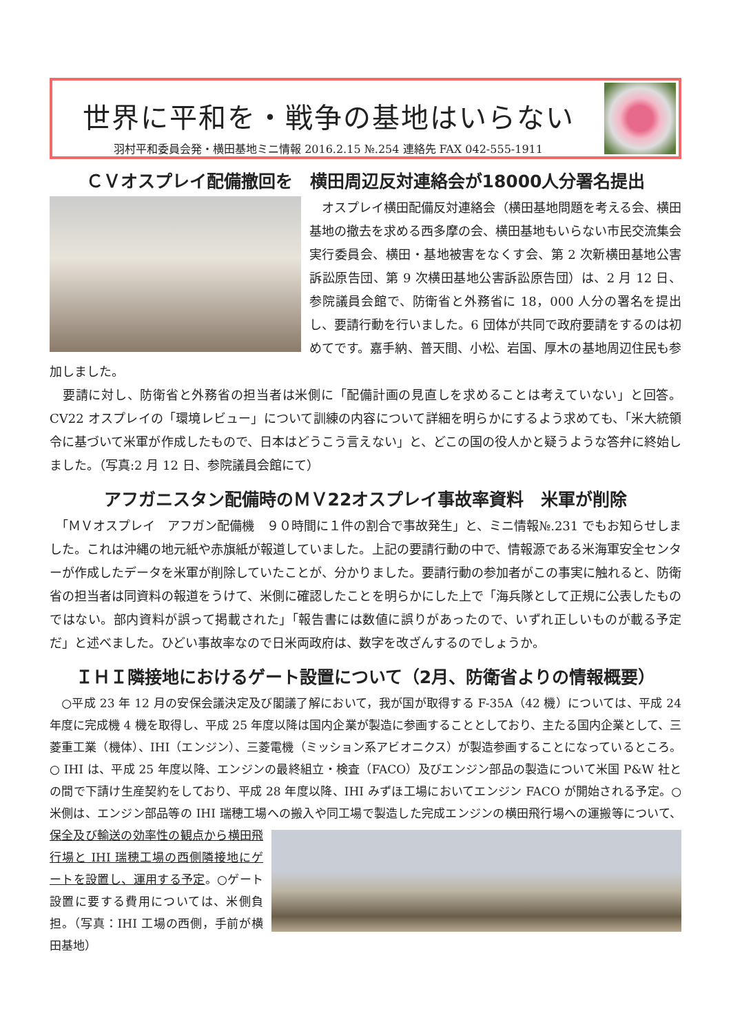世界に平和を・戦争の基地はいらない
羽村平和委員会発・横田基地ミニ情報 2016.2.15 №.254 連絡先 FAX 042-555-1911
ＣＶオスプレイ配備撤回を　横田周辺反対連絡会が18000人分署名提出
　オスプレイ横田配備反対連絡会（横田基地問題を考える会、横田基地の撤去を求める西多摩の会、横田基地もいらない市民交流集会実行委員会、横田・基地被害をなくす会、第 2 次新横田基地公害訴訟原告団、第 9 次横田基地公害訴訟原告団）は、2 月 12 日、参院議員会館で、防衛省と外務省に 18，000 人分の署名を提出し、要請行動を行いました。6 団体が共同で政府要請をするのは初めてです。嘉手納、普天間、小松、岩国、厚木の基地周辺住民も参加しました。
　要請に対し、防衛省と外務省の担当者は米側に「配備計画の見直しを求めることは考えていない」と回答。CV22 オスプレイの「環境レビュー」について訓練の内容について詳細を明らかにするよう求めても、「米大統領令に基づいて米軍が作成したもので、日本はどうこう言えない」と、どこの国の役人かと疑うような答弁に終始しました。（写真:2 月 12 日、参院議員会館にて）
アフガニスタン配備時のＭＶ22オスプレイ事故率資料　米軍が削除
　「ＭＶオスプレイ　アフガン配備機　９０時間に１件の割合で事故発生」と、ミニ情報№.231 でもお知らせしました。これは沖縄の地元紙や赤旗紙が報道していました。上記の要請行動の中で、情報源である米海軍安全センターが作成したデータを米軍が削除していたことが、分かりました。要請行動の参加者がこの事実に触れると、防衛省の担当者は同資料の報道をうけて、米側に確認したことを明らかにした上で「海兵隊として正規に公表したものではない。部内資料が誤って掲載された」「報告書には数値に誤りがあったので、いずれ正しいものが載る予定だ」と述べました。ひどい事故率なので日米両政府は、数字を改ざんするのでしょうか。
ＩＨＩ隣接地におけるゲート設置について（2月、防衛省よりの情報概要）
　○平成 23 年 12 月の安保会議決定及び閣議了解において，我が国が取得する F-35A（42 機）については、平成 24 年度に完成機 4 機を取得し、平成 25 年度以降は国内企業が製造に参画することとしており、主たる国内企業として、三菱重工業（機体）、IHI（エンジン）、三菱電機（ミッション系アビオニクス）が製造参画することになっているところ。○ IHI は、平成 25 年度以降、エンジンの最終組立・検査（FACO）及びエンジン部品の製造について米国 P&W 社との間で下請け生産契約をしており、平成 28 年度以降、IHI みずほ工場においてエンジン FACO が開始される予定。○米側は、エンジン部品等の IHI 瑞穂工場への搬入や同工場で製造した完成エンジンの横田飛行場への運搬等について、保全及び輸送の効率性の観点 から横田飛行場と IHI 瑞穂工場の西側隣接地にゲートを設置し、運用する予定。○ゲート設置に要する費用については、米側負担。（写真：IHI 工場の西側，手前が横田基地）